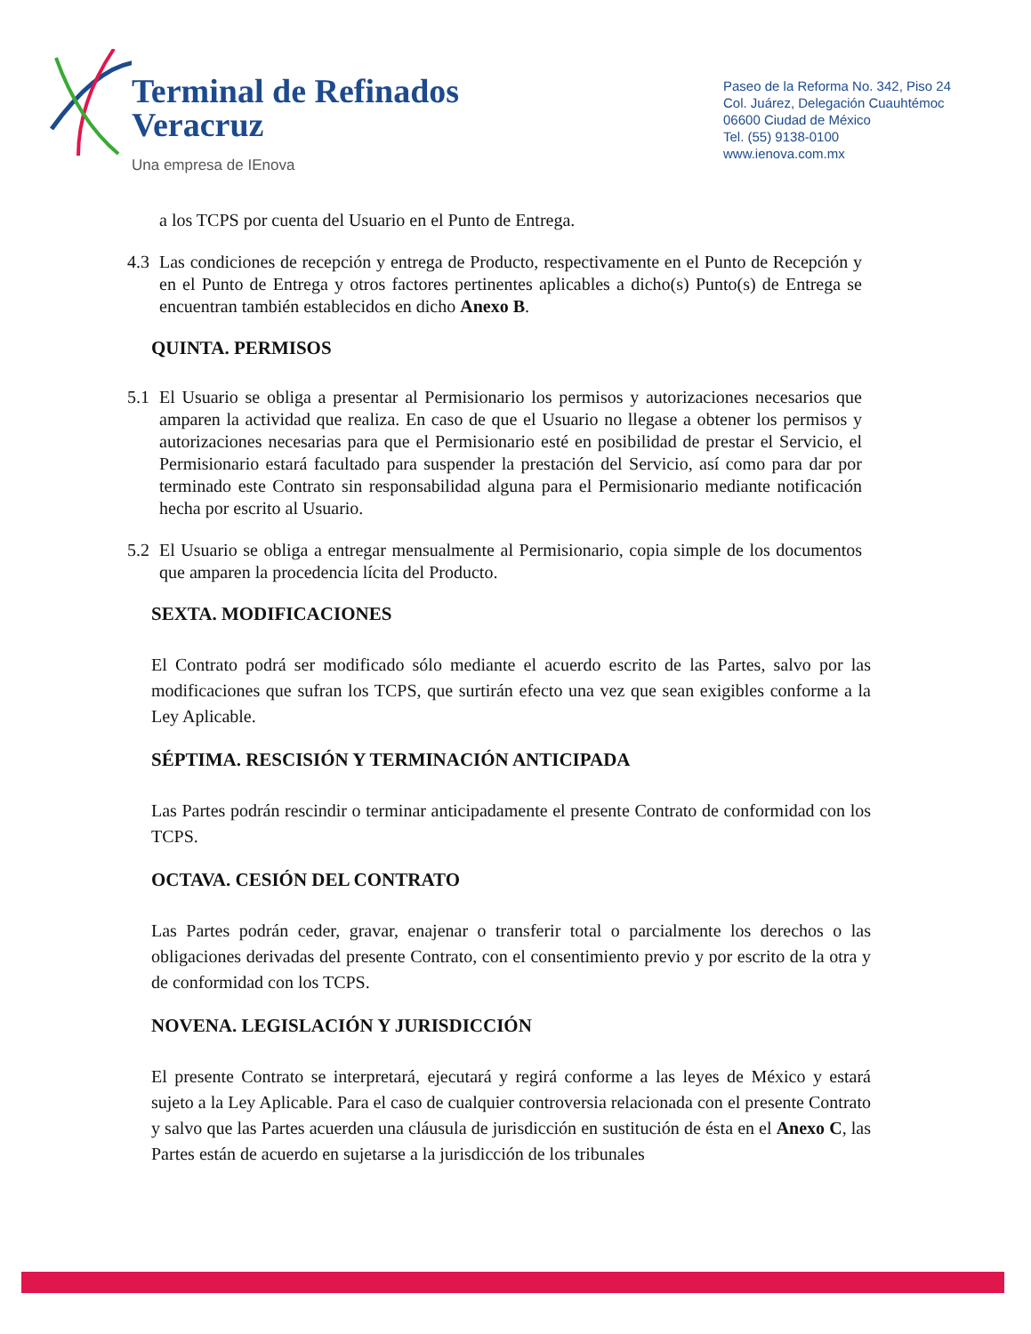Terminal de Refinados
Veracruz
Una empresa de IEnova
Paseo de la Reforma No. 342, Piso 24
Col. Juárez, Delegación Cuauhtémoc
06600 Ciudad de México
Tel. (55) 9138-0100
www.ienova.com.mx
a los TCPS por cuenta del Usuario en el Punto de Entrega.
4.3 Las condiciones de recepción y entrega de Producto, respectivamente en el Punto de Recepción y en el Punto de Entrega y otros factores pertinentes aplicables a dicho(s) Punto(s) de Entrega se encuentran también establecidos en dicho Anexo B.
QUINTA. PERMISOS
5.1 El Usuario se obliga a presentar al Permisionario los permisos y autorizaciones necesarios que amparen la actividad que realiza. En caso de que el Usuario no llegase a obtener los permisos y autorizaciones necesarias para que el Permisionario esté en posibilidad de prestar el Servicio, el Permisionario estará facultado para suspender la prestación del Servicio, así como para dar por terminado este Contrato sin responsabilidad alguna para el Permisionario mediante notificación hecha por escrito al Usuario.
5.2 El Usuario se obliga a entregar mensualmente al Permisionario, copia simple de los documentos que amparen la procedencia lícita del Producto.
SEXTA. MODIFICACIONES
El Contrato podrá ser modificado sólo mediante el acuerdo escrito de las Partes, salvo por las modificaciones que sufran los TCPS, que surtirán efecto una vez que sean exigibles conforme a la Ley Aplicable.
SÉPTIMA. RESCISIÓN Y TERMINACIÓN ANTICIPADA
Las Partes podrán rescindir o terminar anticipadamente el presente Contrato de conformidad con los TCPS.
OCTAVA. CESIÓN DEL CONTRATO
Las Partes podrán ceder, gravar, enajenar o transferir total o parcialmente los derechos o las obligaciones derivadas del presente Contrato, con el consentimiento previo y por escrito de la otra y de conformidad con los TCPS.
NOVENA. LEGISLACIÓN Y JURISDICCIÓN
El presente Contrato se interpretará, ejecutará y regirá conforme a las leyes de México y estará sujeto a la Ley Aplicable. Para el caso de cualquier controversia relacionada con el presente Contrato y salvo que las Partes acuerden una cláusula de jurisdicción en sustitución de ésta en el Anexo C, las Partes están de acuerdo en sujetarse a la jurisdicción de los tribunales